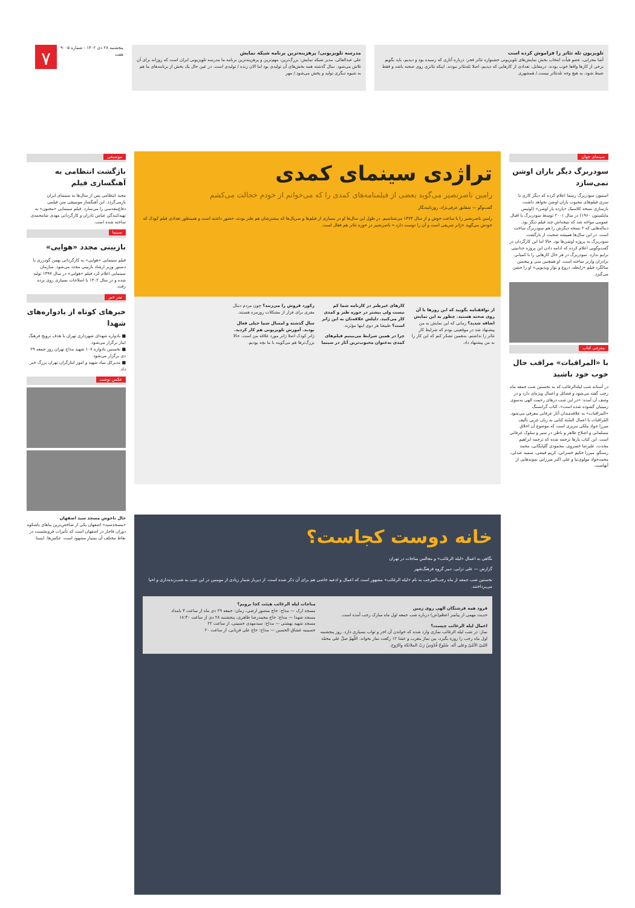تلویزیون تله تئاتر را فراموش کرده است
آشا محرابی، عضو هیأت انتخاب بخش نمایش‌های تلویزیونی جشنواره تئاتر فجر: درباره آثاری که رسیده بود و دیدیم، باید بگویم برخی از کارها واقعا خوب بودند. درمقابل، تعدادی از کارهایی که دیدیم، اصلا تله‌تئاتر نبودند. اینکه تئاتری روی صحنه باشد و فقط ضبط شود، به هیچ وجه تله‌تئاتر نیست./ همشهری
مدرسه تلویزیونی؛ پرهزینه‌ترین برنامه شبکه نمایش
علی عبدالعالی، مدیر شبکه نمایش: بزرگ‌ترین، مهم‌ترین و پرهزینه‌ترین برنامه ما مدرسه تلویزیونی ایران است که روزانه برای آن تلاش می‌شود. سال گذشته همه بخش‌های آن تولیدی بود اما الان زنده / تولیدی است. در عین حال یک بخش از برنامه‌های ما هم به شیوه دیگری تولید و پخش می‌شود./ مهر
پنجشنبه ۲۸ دی ۱۴۰۲ - شماره ۹۰۰۵
هفت
۷
سینمای جهان
سودربرگ دیگر یاران اوشن نمی‌سازد
استیون سودربرگ رسما اعلام کرده که دیگر کاری با سری فیلم‌های محبوب یاران اوشن نخواهد داشت. بازسازی نسخه کلاسیک «یازده یار اوشن» (لوئیس مایلستون ۱۹۶۰) در سال ۲۰۰۱ توسط سودربرگ با اقبال عمومی مواجه شد که نتیجه‌اش چند فیلم دیگر بود. دنباله‌هایی که ۲ نسخه دیگرش را هم سودربرگ ساخت است. در این سال‌ها همیشه صحبت از بازگشت سودربرگ به پروژه اوشن‌ها بود. حالا اما این کارگردان در گفت‌وگویی اعلام کرده که ادامه دادن این پروژه جذابیتی برایم ندارد. سودربرگ در هر حال کارهایی را با کمپانی برادران وارنر ساخته است. او همچنین سی و پنجمین سالگرد فیلم «رابطه، دروغ و نوار ویدیویی» او را جشن می‌گیرد.
معرفی کتاب
با «المراقبات» مراقب حال خوب خود باشید
در آستانه شب لیله‌الرغائب که به نخستین شب جمعه ماه رجب گفته می‌شود و فضائل و اعمال ویژه‌ای دارد و در وصف آن آمده: «در این شب درهای رحمت الهی به‌سوی زمینیان گشوده شده است»، کتاب گرانسنگ «المراقبات» به علاقه‌مندان آثار عرفانی معرفی می‌شود. المُراقبات یا اعمال السّنة کتابی به زبان عربی تألیف میرزا جواد ملکی تبریزی است که موضوع آن اخلاق مسلمانی و اصلاح ظاهر و باطن در سیر و سلوک عرفانی است. این کتاب بارها ترجمه شده که ترجمه ابراهیم محدث، علیرضا خسروی، محمودی گلپایگانی، محمد رسنگو، میرزا حکیم خسرانی، کریم فیضی، سمیه عبدلی، محمدجواد مولوی‌نیا و علی اکبر میرزایی نمونه‌هایی از آنهاست.
تراژدی سینمای کمدی
رامین ناصرنصیر می‌گوید بعضی از فیلمنامه‌های کمدی را که می‌خوانم از خودم خجالت می‌کشم
گفت‌وگو — شقایق عرفی‌نژاد، روزنامه‌نگار
رامین ناصرنصیر را با ساعت خوش و از سال ۱۳۷۳ می‌شناسیم. در طول این سال‌ها او در بسیاری از فیلم‌ها و سریال‌ها که بیشترشان هم طنز بودند، حضور داشته است و همینطور تعدادی فیلم کودک که خودش می‌گوید «ژانر شریفی است و آن را دوست دارد.» ناصرنصیر در حوزه تئاتر هم فعال است.
از توافقنامه بگویید که این روزها با آن روی صحنه هستید. چطور به این نمایش اضافه شدید؟ زمانی که این نمایش به من پیشنهاد شد در موقعیتی بودم که شرایط کار تئاتر را نداشتم. به‌همین تشکر کنم که این کار را به من پیشنهاد داد.
کارهای غیرطنز در کارنامه شما کم نیست ولی بیشتر در حوزه طنز و کمدی کار می‌کنید. دلیلش علاقه‌تان به این ژانر است؟ طبیعتا هر دوی اینها مؤثرند.
چرا در همین شرایط می‌بینیم فیلم‌های کمدی به‌عنوان محبوب‌ترین آثار در سینما رکورد فروش را می‌زنند؟ چون مردم دنبال مفری برای فرار از مشکلات روزمره هستند.
سال گذشته و امسال شما خیلی فعال بودید. آموزش تلویزیونی هم کار کردید. ژانر کودک اصلا ژانر مورد علاقه من است. حالا بزرگ‌ترها هم می‌گویند با ما بچه بودیم.
خانه دوست کجاست؟
نگاهی به اعمال «لیله الرغائب» و مجالس مناجات در تهران
گزارش — علی ترابی، دبیر گروه فرهنگ‌شهر
نخستین شب جمعه از ماه رجب‌المرجب به نام «لیله الرغائب» مشهور است که اعمال و ادعیه خاصی هم برای آن ذکر شده است. از دیرباز شمار زیادی از مومنین در این شب به شب‌زنده‌داری و احیا می‌پرداختند.
فرود همه فرشتگان الهی روی زمین
حدیث مهمی از پیامبر اعظم(ص) درباره شب جمعه اول ماه مبارک رجب آمده است.
اعمال لیله الرغائب چیست؟
نماز: در شب لیله الرغائب نمازی وارد شده که خواندن آن اجر و ثواب بسیاری دارد. روز پنجشنبه اول ماه رجب را روزه بگیرد، بین نماز مغرب و عشا ۱۲ رکعت نماز بخواند. اللّهمّ صلّ علی محمّد النّبیّ الأمّیّ وعلی آله. سُبّوحٌ قُدّوسٌ رَبّ الملائکة والرّوح.
مناجات لیله الرغائب هیئت کجا برویم؟
مسجد ارک — مداح: حاج منصور ارضی، زمان: جمعه ۲۹ دی ماه از ساعت ۳ بامداد
مسجد شهدا — مداح: حاج محمدرضا طاهری، پنجشنبه ۲۸ دی از ساعت ۱۸:۳۰
مسجد شهید بهشتی — مداح: سیدمهدی حسینی، از ساعت ۲۲
حسینیه عشاق الحسین — مداح: حاج علی قربانی، از ساعت ۲۰
موسیقی
بازگشت انتظامی به آهنگسازی فیلم
مجید انتظامی پس از سال‌ها به سینمای ایران بازمی‌گردد. این آهنگساز موسیقی متن فیلمی دفاع‌مقدسی را می‌سازد. فیلم سینمایی «مجنون» به تهیه‌کنندگی عباس نادران و کارگردانی مهدی شامحمدی ساخته شده است.
سینما
بازبینی مجدد «هوایی»
فیلم سینمایی «هوایی» به کارگردانی بهمن گودرزی با دستور وزیر ارشاد بازبینی مجدد می‌شود. سازمان سینمایی اعلام کرد فیلم «هوایی» در سال ۱۳۹۷ تولید شده و در سال ۱۴۰۲ با اصلاحات بسیاری روی پرده رفت.
تیتر خبر
خبرهای کوتاه از یادواره‌های شهدا
■ یادواره شهدای شهرداری تهران با هدف ترویج فرهنگ ایثار برگزار می‌شود.
■ نخستین یادواره ۱۰۷ شهید مداح تهران روز جمعه ۲۹ دی برگزار می‌شود.
■ مدیرکل بنیاد شهید و امور ایثارگران تهران بزرگ خبر داد.
عکس نوشت
حال ناخوش مسجد سید اصفهان
«مسجدسید» اصفهان یکی از شاخص‌ترین بناهای باشکوه دوران قاجار در اصفهان است که تأثیرات فرونشست در نقاط مختلف آن بسیار مشهود است. عکس‌ها: ایسنا